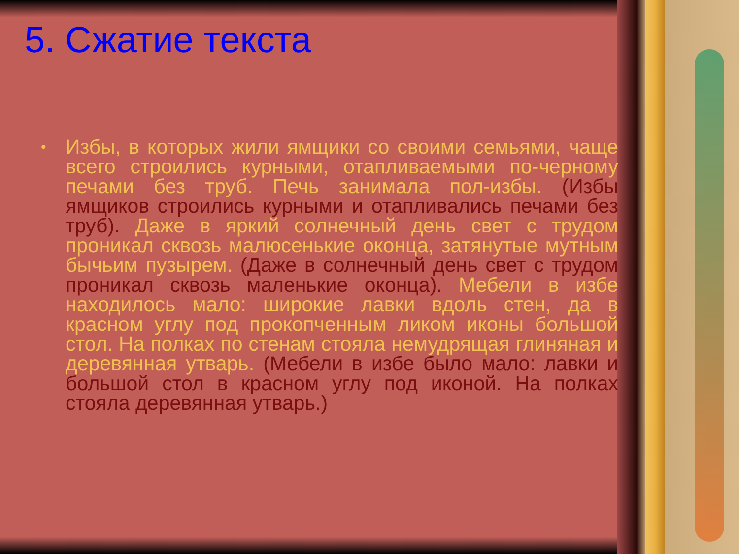5. Сжатие текста
• Избы, в которых жили ямщики со своими семьями, чаще всего строились курными, отапливаемыми по-черному печами без труб. Печь занимала пол-избы. (Избы ямщиков строились курными и отапливались печами без труб). Даже в яркий солнечный день свет с трудом проникал сквозь малюсенькие оконца, затянутые мутным бычьим пузырем. (Даже в солнечный день свет с трудом проникал сквозь маленькие оконца). Мебели в избе находилось мало: широкие лавки вдоль стен, да в красном углу под прокопченным ликом иконы большой стол. На полках по стенам стояла немудрящая глиняная и деревянная утварь. (Мебели в избе было мало: лавки и большой стол в красном углу под иконой. На полках стояла деревянная утварь.)